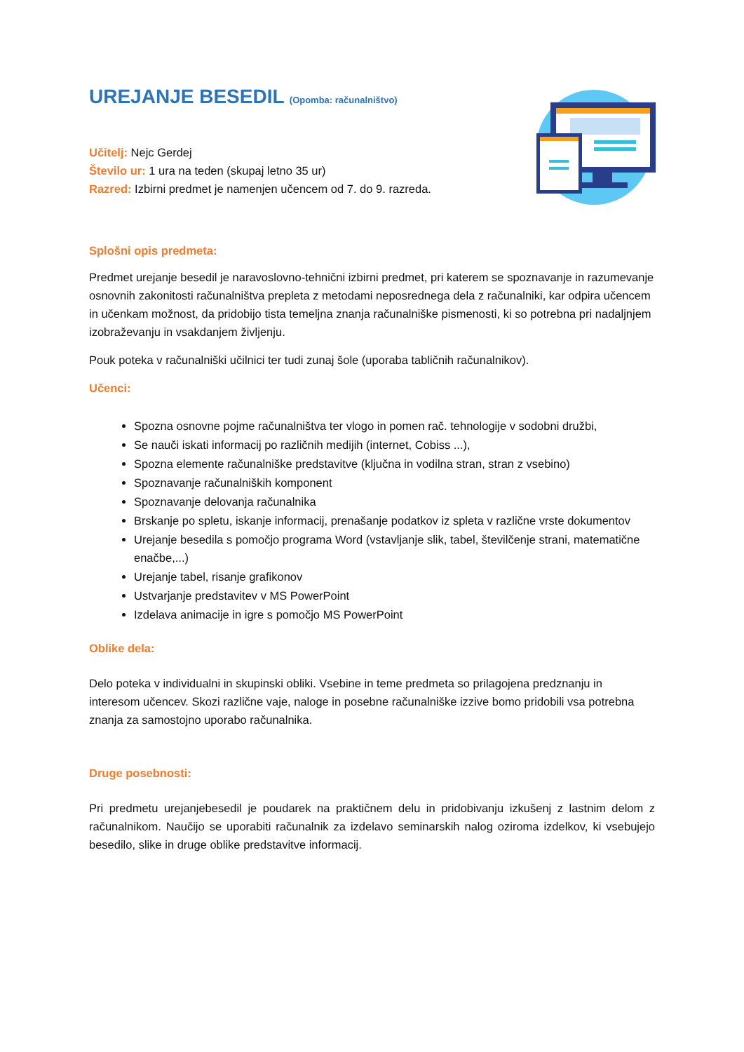UREJANJE BESEDIL (Opomba: računalništvo)
Učitelj: Nejc Gerdej
Število ur: 1 ura na teden (skupaj letno 35 ur)
Razred: Izbirni predmet je namenjen učencem od 7. do 9. razreda.
Splošni opis predmeta:
Predmet urejanje besedil je naravoslovno-tehnični izbirni predmet, pri katerem se spoznavanje in razumevanje osnovnih zakonitosti računalništva prepleta z metodami neposrednega dela z računalniki, kar odpira učencem in učenkam možnost, da pridobijo tista temeljna znanja računalniške pismenosti, ki so potrebna pri nadaljnjem izobraževanju in vsakdanjem življenju.
Pouk poteka v računalniški učilnici ter tudi zunaj šole (uporaba tabličnih računalnikov).
Učenci:
Spozna osnovne pojme računalništva ter vlogo in pomen rač. tehnologije v sodobni družbi,
Se nauči iskati informacij po različnih medijih (internet, Cobiss ...),
Spozna elemente računalniške predstavitve (ključna in vodilna stran, stran z vsebino)
Spoznavanje računalniških komponent
Spoznavanje delovanja računalnika
Brskanje po spletu, iskanje informacij, prenašanje podatkov iz spleta v različne vrste dokumentov
Urejanje besedila s pomočjo programa Word (vstavljanje slik, tabel, številčenje strani, matematične enačbe,...)
Urejanje tabel, risanje grafikonov
Ustvarjanje predstavitev v MS PowerPoint
Izdelava animacije in igre s pomočjo MS PowerPoint
Oblike dela:
Delo poteka v individualni in skupinski obliki. Vsebine in teme predmeta so prilagojena predznanju in interesom učencev. Skozi različne vaje, naloge in posebne računalniške izzive bomo pridobili vsa potrebna znanja za samostojno uporabo računalnika.
Druge posebnosti:
Pri predmetu urejanjebesedil je poudarek na praktičnem delu in pridobivanju izkušenj z lastnim delom z računalnikom. Naučijo se uporabiti računalnik za izdelavo seminarskih nalog oziroma izdelkov, ki vsebujejo besedilo, slike in druge oblike predstavitve informacij.